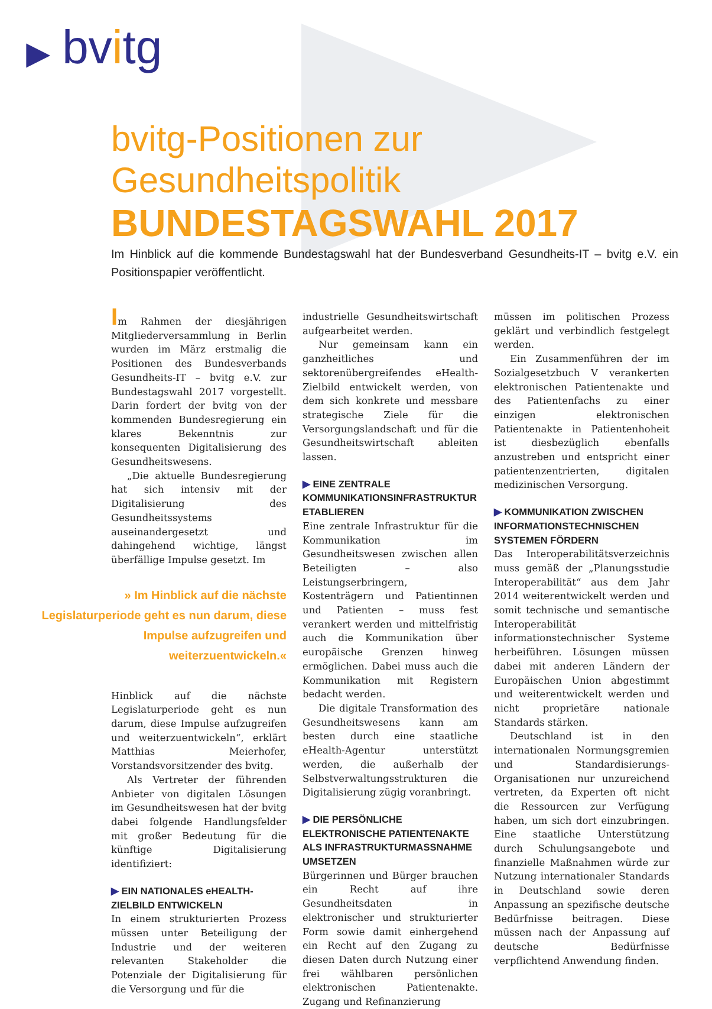▶ bvitg
bvitg-Positionen zur Gesundheitspolitik
BUNDESTAGSWAHL 2017
Im Hinblick auf die kommende Bundestagswahl hat der Bundesverband Gesundheits-IT – bvitg e.V. ein Positionspapier veröffentlicht.
Im Rahmen der diesjährigen Mitgliederversammlung in Berlin wurden im März erstmalig die Positionen des Bundesverbands Gesundheits-IT – bvitg e.V. zur Bundestagswahl 2017 vorgestellt. Darin fordert der bvitg von der kommenden Bundesregierung ein klares Bekenntnis zur konsequenten Digitalisierung des Gesundheitswesens.
„Die aktuelle Bundesregierung hat sich intensiv mit der Digitalisierung des Gesundheitssystems auseinandergesetzt und dahingehend wichtige, längst überfällige Impulse gesetzt. Im
» Im Hinblick auf die nächste Legislaturperiode geht es nun darum, diese Impulse aufzugreifen und weiterzuentwickeln.«
Hinblick auf die nächste Legislaturperiode geht es nun darum, diese Impulse aufzugreifen und weiterzuentwickeln“, erklärt Matthias Meierhofer, Vorstandsvorsitzender des bvitg.
Als Vertreter der führenden Anbieter von digitalen Lösungen im Gesundheitswesen hat der bvitg dabei folgende Handlungsfelder mit großer Bedeutung für die künftige Digitalisierung identifiziert:
▶ EIN NATIONALES eHEALTH-ZIELBILD ENTWICKELN
In einem strukturierten Prozess müssen unter Beteiligung der Industrie und der weiteren relevanten Stakeholder die Potenziale der Digitalisierung für die Versorgung und für die
industrielle Gesundheitswirtschaft aufgearbeitet werden.
Nur gemeinsam kann ein ganzheitliches und sektorenübergreifendes eHealth-Zielbild entwickelt werden, von dem sich konkrete und messbare strategische Ziele für die Versorgungslandschaft und für die Gesundheitswirtschaft ableiten lassen.
▶ EINE ZENTRALE KOMMUNIKATIONSINFRASTRUKTUR ETABLIEREN
Eine zentrale Infrastruktur für die Kommunikation im Gesundheitswesen zwischen allen Beteiligten – also Leistungserbringern, Kostenträgern und Patientinnen und Patienten – muss fest verankert werden und mittelfristig auch die Kommunikation über europäische Grenzen hinweg ermöglichen. Dabei muss auch die Kommunikation mit Registern bedacht werden.
Die digitale Transformation des Gesundheitswesens kann am besten durch eine staatliche eHealth-Agentur unterstützt werden, die außerhalb der Selbstverwaltungsstrukturen die Digitalisierung zügig voranbringt.
▶ DIE PERSÖNLICHE ELEKTRONISCHE PATIENTENAKTE ALS INFRASTRUKTURMASSNAHME UMSETZEN
Bürgerinnen und Bürger brauchen ein Recht auf ihre Gesundheitsdaten in elektronischer und strukturierter Form sowie damit einhergehend ein Recht auf den Zugang zu diesen Daten durch Nutzung einer frei wählbaren persönlichen elektronischen Patientenakte. Zugang und Refinanzierung
müssen im politischen Prozess geklärt und verbindlich festgelegt werden.
Ein Zusammenführen der im Sozialgesetzbuch V verankerten elektronischen Patientenakte und des Patientenfachs zu einer einzigen elektronischen Patientenakte in Patientenhoheit ist diesbezüglich ebenfalls anzustreben und entspricht einer patientenzentrierten, digitalen medizinischen Versorgung.
▶ KOMMUNIKATION ZWISCHEN INFORMATIONSTECHNISCHEN SYSTEMEN FÖRDERN
Das Interoperabilitätsverzeichnis muss gemäß der „Planungsstudie Interoperabilität“ aus dem Jahr 2014 weiterentwickelt werden und somit technische und semantische Interoperabilität informationstechnischer Systeme herbeiführen. Lösungen müssen dabei mit anderen Ländern der Europäischen Union abgestimmt und weiterentwickelt werden und nicht proprietäre nationale Standards stärken.
Deutschland ist in den internationalen Normungsgremien und Standardisierungs-Organisationen nur unzureichend vertreten, da Experten oft nicht die Ressourcen zur Verfügung haben, um sich dort einzubringen. Eine staatliche Unterstützung durch Schulungsangebote und finanzielle Maßnahmen würde zur Nutzung internationaler Standards in Deutschland sowie deren Anpassung an spezifische deutsche Bedürfnisse beitragen. Diese müssen nach der Anpassung auf deutsche Bedürfnisse verpflichtend Anwendung finden.